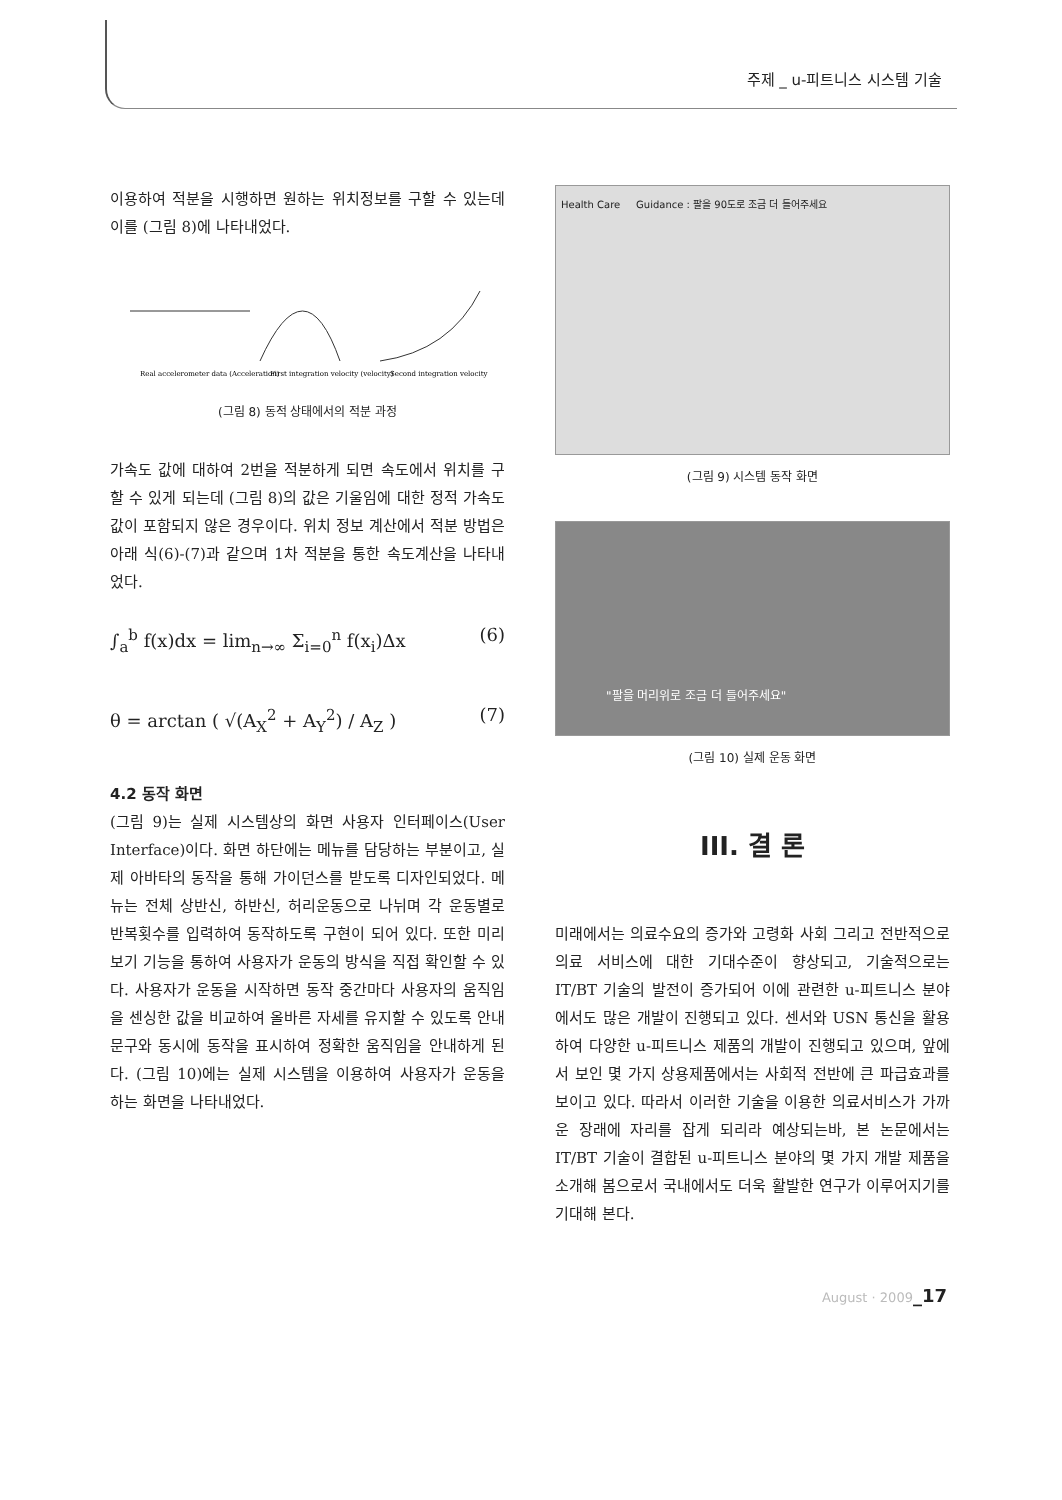주제 _ u-피트니스 시스템 기술
이용하여 적분을 시행하면 원하는 위치정보를 구할 수 있는데 이를 (그림 8)에 나타내었다.
Real accelerometer data (Acceleration)
First integration velocity (velocity)
Second integration velocity
(그림 8) 동적 상태에서의 적분 과정
가속도 값에 대하여 2번을 적분하게 되면 속도에서 위치를 구할 수 있게 되는데 (그림 8)의 값은 기울임에 대한 정적 가속도 값이 포함되지 않은 경우이다. 위치 정보 계산에서 적분 방법은 아래 식(6)-(7)과 같으며 1차 적분을 통한 속도계산을 나타내었다.
∫<sub>a</sub><sup>b</sup> f(x)dx = lim<sub>n→∞</sub> Σ<sub>i=0</sub><sup>n</sup> f(x<sub>i</sub>)Δx (6)
θ = arctan ( √(A<sub>X</sub><sup>2</sup> + A<sub>Y</sub><sup>2</sup>) / A<sub>Z</sub> ) (7)
4.2 동작 화면
(그림 9)는 실제 시스템상의 화면 사용자 인터페이스(User Interface)이다. 화면 하단에는 메뉴를 담당하는 부분이고, 실제 아바타의 동작을 통해 가이던스를 받도록 디자인되었다. 메뉴는 전체 상반신, 하반신, 허리운동으로 나뉘며 각 운동별로 반복횟수를 입력하여 동작하도록 구현이 되어 있다. 또한 미리보기 기능을 통하여 사용자가 운동의 방식을 직접 확인할 수 있다. 사용자가 운동을 시작하면 동작 중간마다 사용자의 움직임을 센싱한 값을 비교하여 올바른 자세를 유지할 수 있도록 안내문구와 동시에 동작을 표시하여 정확한 움직임을 안내하게 된다. (그림 10)에는 실제 시스템을 이용하여 사용자가 운동을 하는 화면을 나타내었다.
Health Care Guidance : 팔을 90도로 조금 더 들어주세요
(그림 9) 시스템 동작 화면
"팔을 머리위로 조금 더 들어주세요"
(그림 10) 실제 운동 화면
III. 결 론
미래에서는 의료수요의 증가와 고령화 사회 그리고 전반적으로 의료 서비스에 대한 기대수준이 향상되고, 기술적으로는 IT/BT 기술의 발전이 증가되어 이에 관련한 u-피트니스 분야에서도 많은 개발이 진행되고 있다. 센서와 USN 통신을 활용하여 다양한 u-피트니스 제품의 개발이 진행되고 있으며, 앞에서 보인 몇 가지 상용제품에서는 사회적 전반에 큰 파급효과를 보이고 있다. 따라서 이러한 기술을 이용한 의료서비스가 가까운 장래에 자리를 잡게 되리라 예상되는바, 본 논문에서는 IT/BT 기술이 결합된 u-피트니스 분야의 몇 가지 개발 제품을 소개해 봄으로서 국내에서도 더욱 활발한 연구가 이루어지기를 기대해 본다.
August · 2009_17